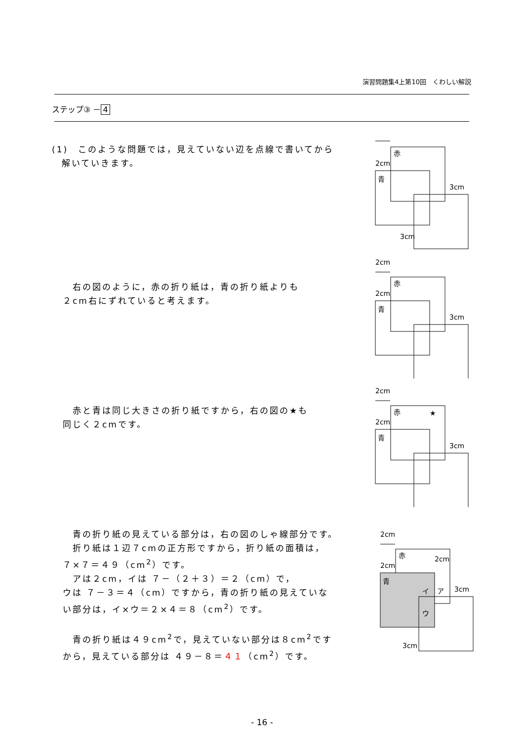演習問題集4上第10回　くわしい解説
ステップ③ － 4
(1)　このような問題では，見えていない辺を点線で書いてから
　解いていきます。
　右の図のように，赤の折り紙は，青の折り紙よりも
２cm右にずれていると考えます。
　赤と青は同じ大きさの折り紙ですから，右の図の★も
同じく２cmです。
　青の折り紙の見えている部分は，右の図のしゃ線部分です。
　折り紙は１辺７cmの正方形ですから，折り紙の面積は，
７×７＝４９（cm<sup>2</sup>）です。
　アは２cm，イは ７－（２＋３）＝２（cm）で，
ウは ７－３＝４（cm）ですから，青の折り紙の見えていな
い部分は，イ×ウ＝２×４＝８（cm<sup>2</sup>）です。
　青の折り紙は４９cm<sup>2</sup>で，見えていない部分は８cm<sup>2</sup>です
から，見えている部分は ４９－８＝４１（cm<sup>2</sup>）です。
赤
青
2cm
3cm
3cm
2cm
赤
青
2cm
3cm
2cm
赤
★
青
2cm
3cm
2cm
赤
青
2cm
2cm
イ
ア
3cm
ウ
3cm
- 16 -